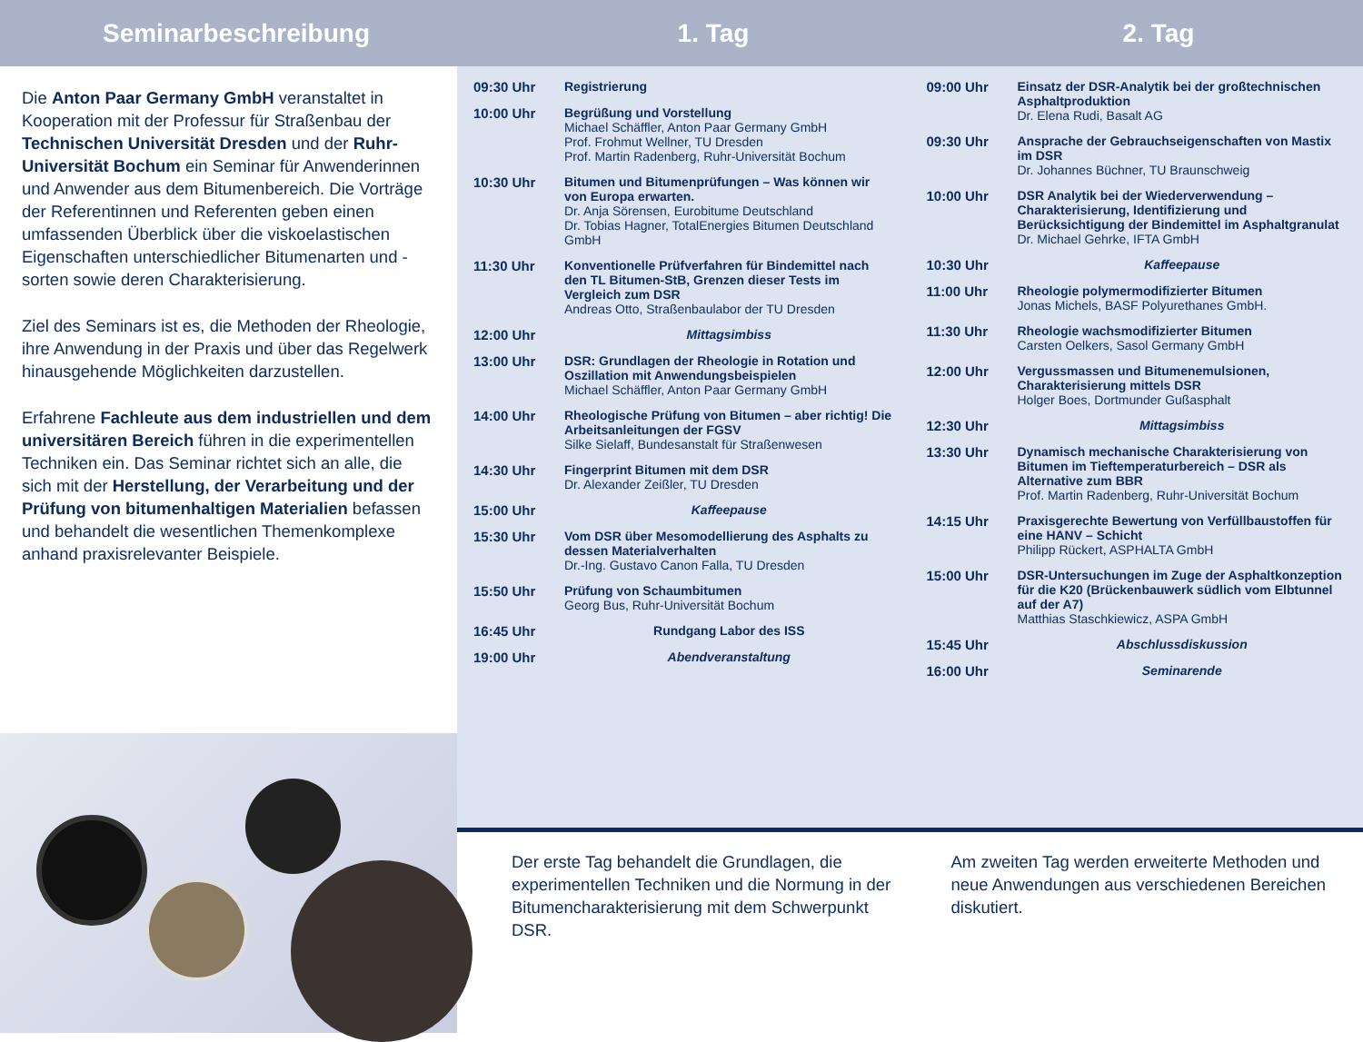Seminarbeschreibung 1. Tag 2. Tag
Die Anton Paar Germany GmbH veranstaltet in Kooperation mit der Professur für Straßenbau der Technischen Universität Dresden und der Ruhr-Universität Bochum ein Seminar für Anwenderinnen und Anwender aus dem Bitumenbereich. Die Vorträge der Referentinnen und Referenten geben einen umfassenden Überblick über die viskoelastischen Eigenschaften unterschiedlicher Bitumenarten und -sorten sowie deren Charakterisierung.
Ziel des Seminars ist es, die Methoden der Rheologie, ihre Anwendung in der Praxis und über das Regelwerk hinausgehende Möglichkeiten darzustellen.
Erfahrene Fachleute aus dem industriellen und dem universitären Bereich führen in die experimentellen Techniken ein. Das Seminar richtet sich an alle, die sich mit der Herstellung, der Verarbeitung und der Prüfung von bitumenhaltigen Materialien befassen und behandelt die wesentlichen Themenkomplexe anhand praxisrelevanter Beispiele.
09:30 Uhr Registrierung
10:00 Uhr Begrüßung und Vorstellung
Michael Schäffler, Anton Paar Germany GmbH
Prof. Frohmut Wellner, TU Dresden
Prof. Martin Radenberg, Ruhr-Universität Bochum
10:30 Uhr Bitumen und Bitumenprüfungen – Was können wir von Europa erwarten.
Dr. Anja Sörensen, Eurobitume Deutschland
Dr. Tobias Hagner, TotalEnergies Bitumen Deutschland GmbH
11:30 Uhr Konventionelle Prüfverfahren für Bindemittel nach den TL Bitumen-StB, Grenzen dieser Tests im Vergleich zum DSR
Andreas Otto, Straßenbaulabor der TU Dresden
12:00 Uhr Mittagsimbiss
13:00 Uhr DSR: Grundlagen der Rheologie in Rotation und Oszillation mit Anwendungsbeispielen
Michael Schäffler, Anton Paar Germany GmbH
14:00 Uhr Rheologische Prüfung von Bitumen – aber richtig! Die Arbeitsanleitungen der FGSV
Silke Sielaff, Bundesanstalt für Straßenwesen
14:30 Uhr Fingerprint Bitumen mit dem DSR
Dr. Alexander Zeißler, TU Dresden
15:00 Uhr Kaffeepause
15:30 Uhr Vom DSR über Mesomodellierung des Asphalts zu dessen Materialverhalten
Dr.-Ing. Gustavo Canon Falla, TU Dresden
15:50 Uhr Prüfung von Schaumbitumen
Georg Bus, Ruhr-Universität Bochum
16:45 Uhr Rundgang Labor des ISS
19:00 Uhr Abendveranstaltung
09:00 Uhr Einsatz der DSR-Analytik bei der großtechnischen Asphaltproduktion
Dr. Elena Rudi, Basalt AG
09:30 Uhr Ansprache der Gebrauchseigenschaften von Mastix im DSR
Dr. Johannes Büchner, TU Braunschweig
10:00 Uhr DSR Analytik bei der Wiederverwendung – Charakterisierung, Identifizierung und Berücksichtigung der Bindemittel im Asphaltgranulat
Dr. Michael Gehrke, IFTA GmbH
10:30 Uhr Kaffeepause
11:00 Uhr Rheologie polymermodifizierter Bitumen
Jonas Michels, BASF Polyurethanes GmbH.
11:30 Uhr Rheologie wachsmodifizierter Bitumen
Carsten Oelkers, Sasol Germany GmbH
12:00 Uhr Vergussmassen und Bitumenemulsionen, Charakterisierung mittels DSR
Holger Boes, Dortmunder Gußasphalt
12:30 Uhr Mittagsimbiss
13:30 Uhr Dynamisch mechanische Charakterisierung von Bitumen im Tieftemperaturbereich – DSR als Alternative zum BBR
Prof. Martin Radenberg, Ruhr-Universität Bochum
14:15 Uhr Praxisgerechte Bewertung von Verfüllbaustoffen für eine HANV – Schicht
Philipp Rückert, ASPHALTA GmbH
15:00 Uhr DSR-Untersuchungen im Zuge der Asphaltkonzeption für die K20 (Brückenbauwerk südlich vom Elbtunnel auf der A7)
Matthias Staschkiewicz, ASPA GmbH
15:45 Uhr Abschlussdiskussion
16:00 Uhr Seminarende
Der erste Tag behandelt die Grundlagen, die experimentellen Techniken und die Normung in der Bitumencharakterisierung mit dem Schwerpunkt DSR.
Am zweiten Tag werden erweiterte Methoden und neue Anwendungen aus verschiedenen Bereichen diskutiert.